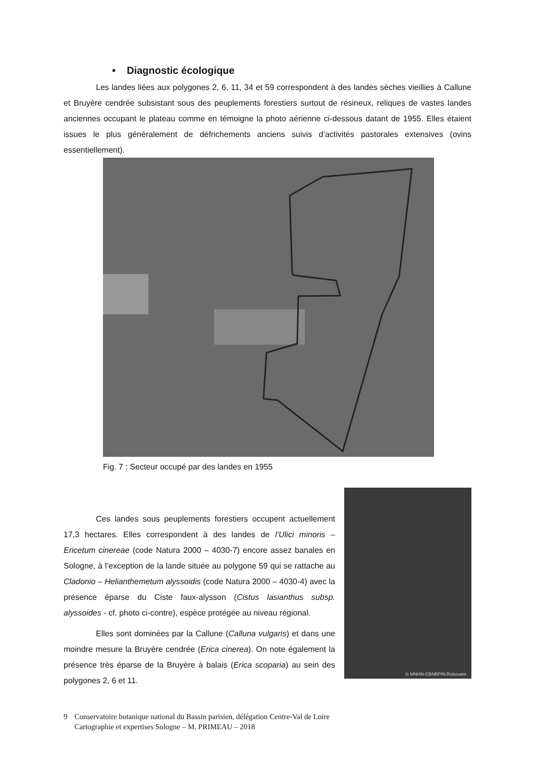• Diagnostic écologique
Les landes liées aux polygones 2, 6, 11, 34 et 59 correspondent à des landes sèches vieillies à Callune et Bruyère cendrée subsistant sous des peuplements forestiers surtout de résineux, reliques de vastes landes anciennes occupant le plateau comme en témoigne la photo aérienne ci-dessous datant de 1955. Elles étaient issues le plus généralement de défrichements anciens suivis d’activités pastorales extensives (ovins essentiellement).
Fig. 7 : Secteur occupé par des landes en 1955
Ces landes sous peuplements forestiers occupent actuellement 17,3 hectares. Elles correspondent à des landes de l’Ulici minoris – Ericetum cinereae (code Natura 2000 – 4030-7) encore assez banales en Sologne, à l’exception de la lande située au polygone 59 qui se rattache au Cladonio – Helianthemetum alyssoidis (code Natura 2000 – 4030-4) avec la présence éparse du Ciste faux-alysson (Cistus lasianthus subsp. alyssoides - cf. photo ci-contre), espèce protégée au niveau régional.
Elles sont dominées par la Callune (Calluna vulgaris) et dans une moindre mesure la Bruyère cendrée (Erica cinerea). On note également la présence très éparse de la Bruyère à balais (Erica scoparia) au sein des polygones 2, 6 et 11.
© MNHN-CBNBP/N.Robouam
9 Conservatoire botanique national du Bassin parisien, délégation Centre-Val de Loire
Cartographie et expertises Sologne – M. PRIMEAU – 2018